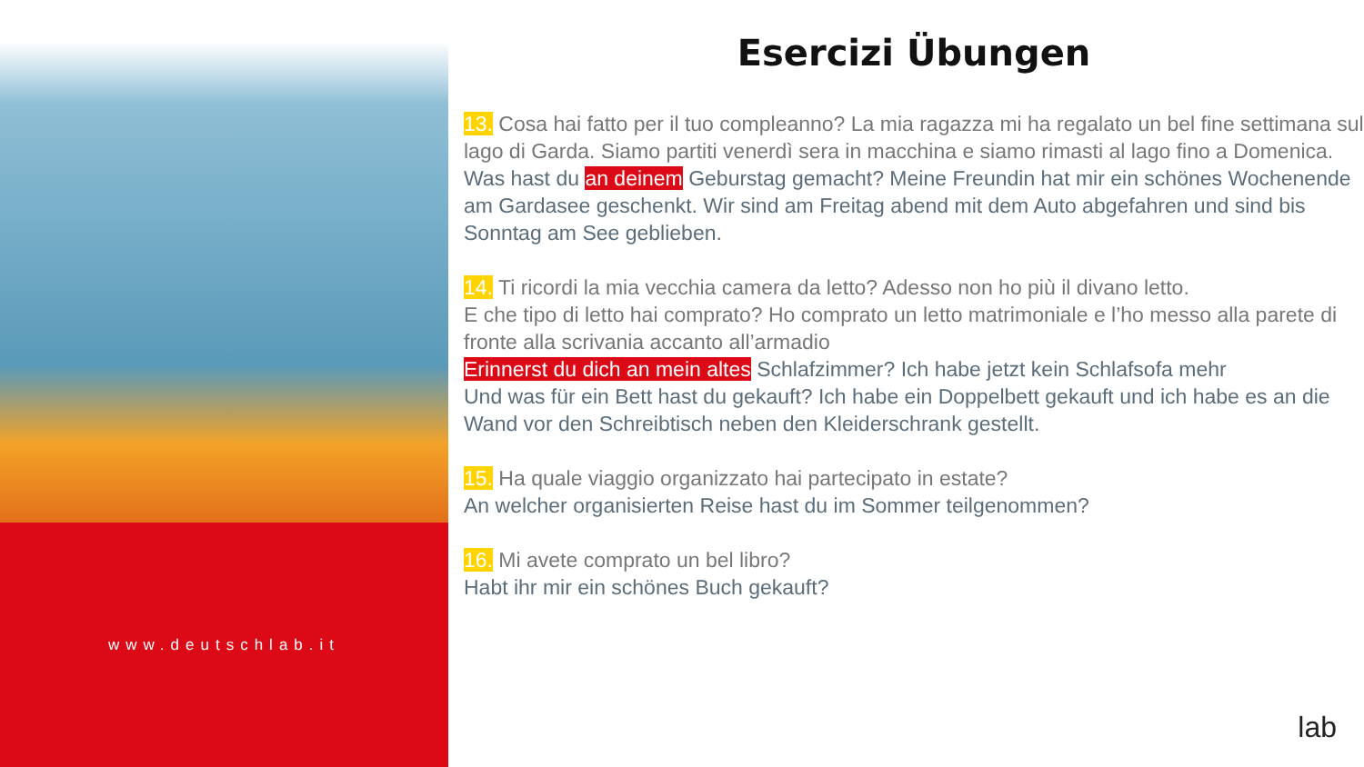www.deutschlab.it
Esercizi Übungen
13. Cosa hai fatto per il tuo compleanno? La mia ragazza mi ha regalato un bel fine settimana sul lago di Garda. Siamo partiti venerdì sera in macchina e siamo rimasti al lago fino a Domenica.
Was hast du an deinem Geburstag gemacht? Meine Freundin hat mir ein schönes Wochenende am Gardasee geschenkt. Wir sind am Freitag abend mit dem Auto abgefahren und sind bis Sonntag am See geblieben.
14. Ti ricordi la mia vecchia camera da letto? Adesso non ho più il divano letto.
E che tipo di letto hai comprato? Ho comprato un letto matrimoniale e l’ho messo alla parete di fronte alla scrivania accanto all’armadio
Erinnerst du dich an mein altes Schlafzimmer? Ich habe jetzt kein Schlafsofa mehr
Und was für ein Bett hast du gekauft? Ich habe ein Doppelbett gekauft und ich habe es an die Wand vor den Schreibtisch neben den Kleiderschrank gestellt.
15. Ha quale viaggio organizzato hai partecipato in estate?
An welcher organisierten Reise hast du im Sommer teilgenommen?
16. Mi avete comprato un bel libro?
Habt ihr mir ein schönes Buch gekauft?
lab